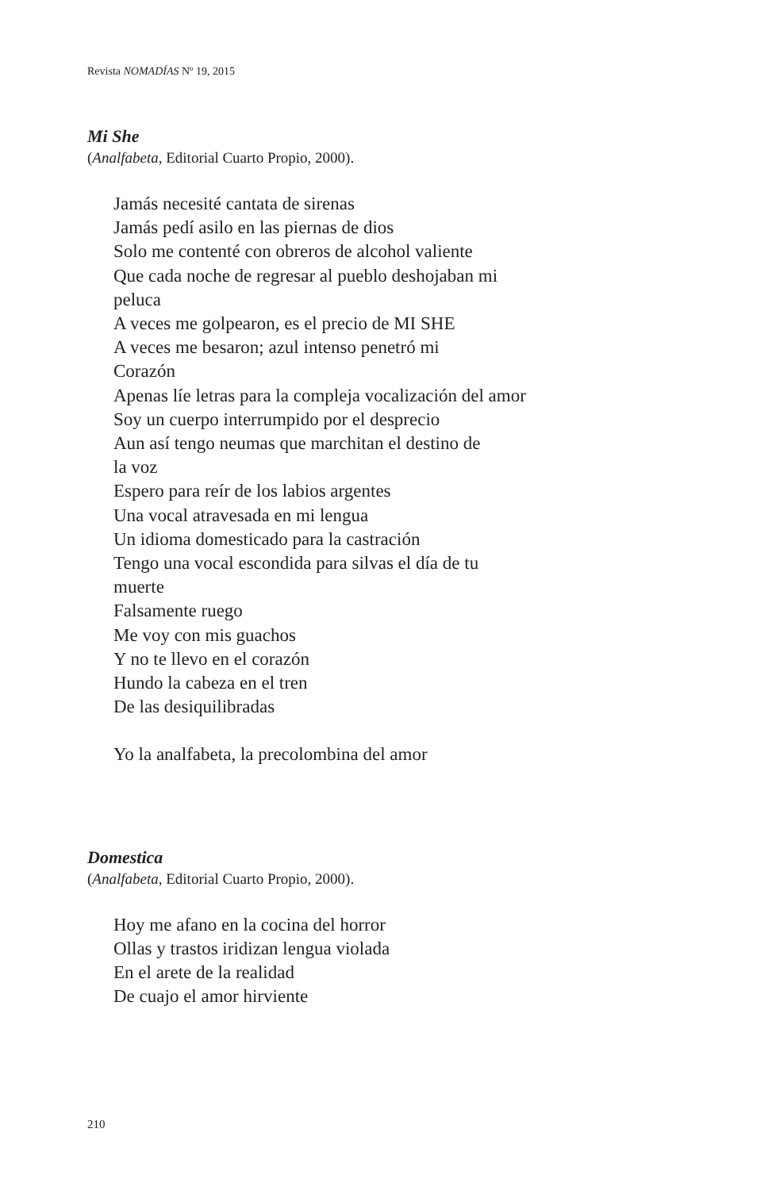Revista NOMADÍAS Nº 19, 2015
Mi She
(Analfabeta, Editorial Cuarto Propio, 2000).
Jamás necesité cantata de sirenas
Jamás pedí asilo en las piernas de dios
Solo me contenté con obreros de alcohol valiente
Que cada noche de regresar al pueblo deshojaban mi
peluca
A veces me golpearon, es el precio de MI SHE
A veces me besaron; azul intenso penetró mi
Corazón
Apenas líe letras para la compleja vocalización del amor
Soy un cuerpo interrumpido por el desprecio
Aun así tengo neumas que marchitan el destino de
la voz
Espero para reír de los labios argentes
Una vocal atravesada en mi lengua
Un idioma domesticado para la castración
Tengo una vocal escondida para silvas el día de tu
muerte
Falsamente ruego
Me voy con mis guachos
Y no te llevo en el corazón
Hundo la cabeza en el tren
De las desiquilibradas
Yo la analfabeta, la precolombina del amor
Domestica
(Analfabeta, Editorial Cuarto Propio, 2000).
Hoy me afano en la cocina del horror
Ollas y trastos iridizan lengua violada
En el arete de la realidad
De cuajo el amor hirviente
210